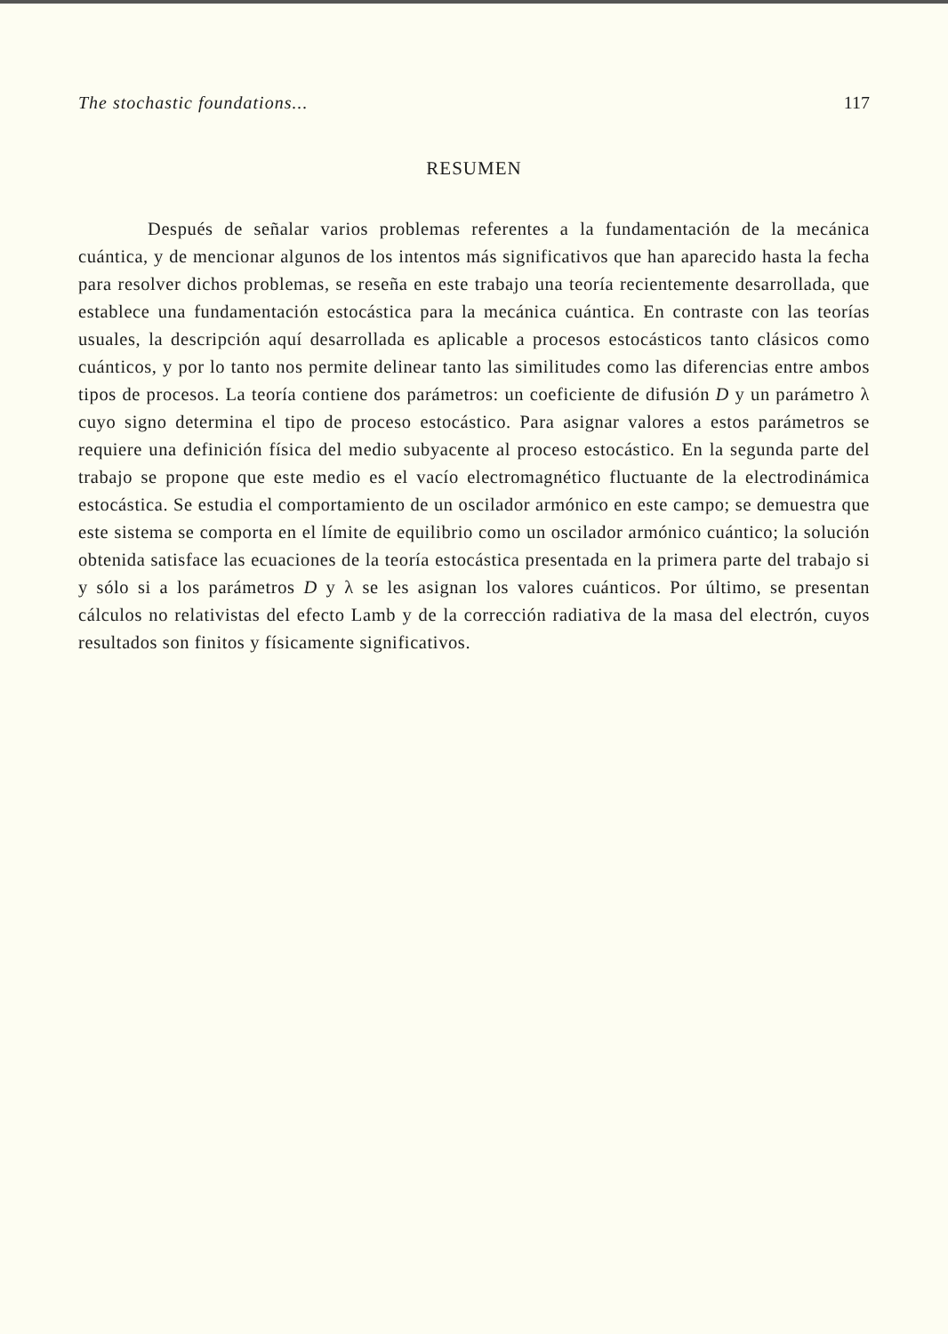The stochastic foundations... 117
RESUMEN
Después de señalar varios problemas referentes a la fundamentación de la mecánica cuántica, y de mencionar algunos de los intentos más significativos que han aparecido hasta la fecha para resolver dichos problemas, se reseña en este trabajo una teoría recientemente desarrollada, que establece una fundamentación estocástica para la mecánica cuántica. En contraste con las teorías usuales, la descripción aquí desarrollada es aplicable a procesos estocásticos tanto clásicos como cuánticos, y por lo tanto nos permite delinear tanto las similitudes como las diferencias entre ambos tipos de procesos. La teoría contiene dos parámetros: un coeficiente de difusión D y un parámetro λ cuyo signo determina el tipo de proceso estocástico. Para asignar valores a estos parámetros se requiere una definición física del medio subyacente al proceso estocástico. En la segunda parte del trabajo se propone que este medio es el vacío electromagnético fluctuante de la electrodinámica estocástica. Se estudia el comportamiento de un oscilador armónico en este campo; se demuestra que este sistema se comporta en el límite de equilibrio como un oscilador armónico cuántico; la solución obtenida satisface las ecuaciones de la teoría estocástica presentada en la primera parte del trabajo si y sólo si a los parámetros D y λ se les asignan los valores cuánticos. Por último, se presentan cálculos no relativistas del efecto Lamb y de la corrección radiativa de la masa del electrón, cuyos resultados son finitos y físicamente significativos.